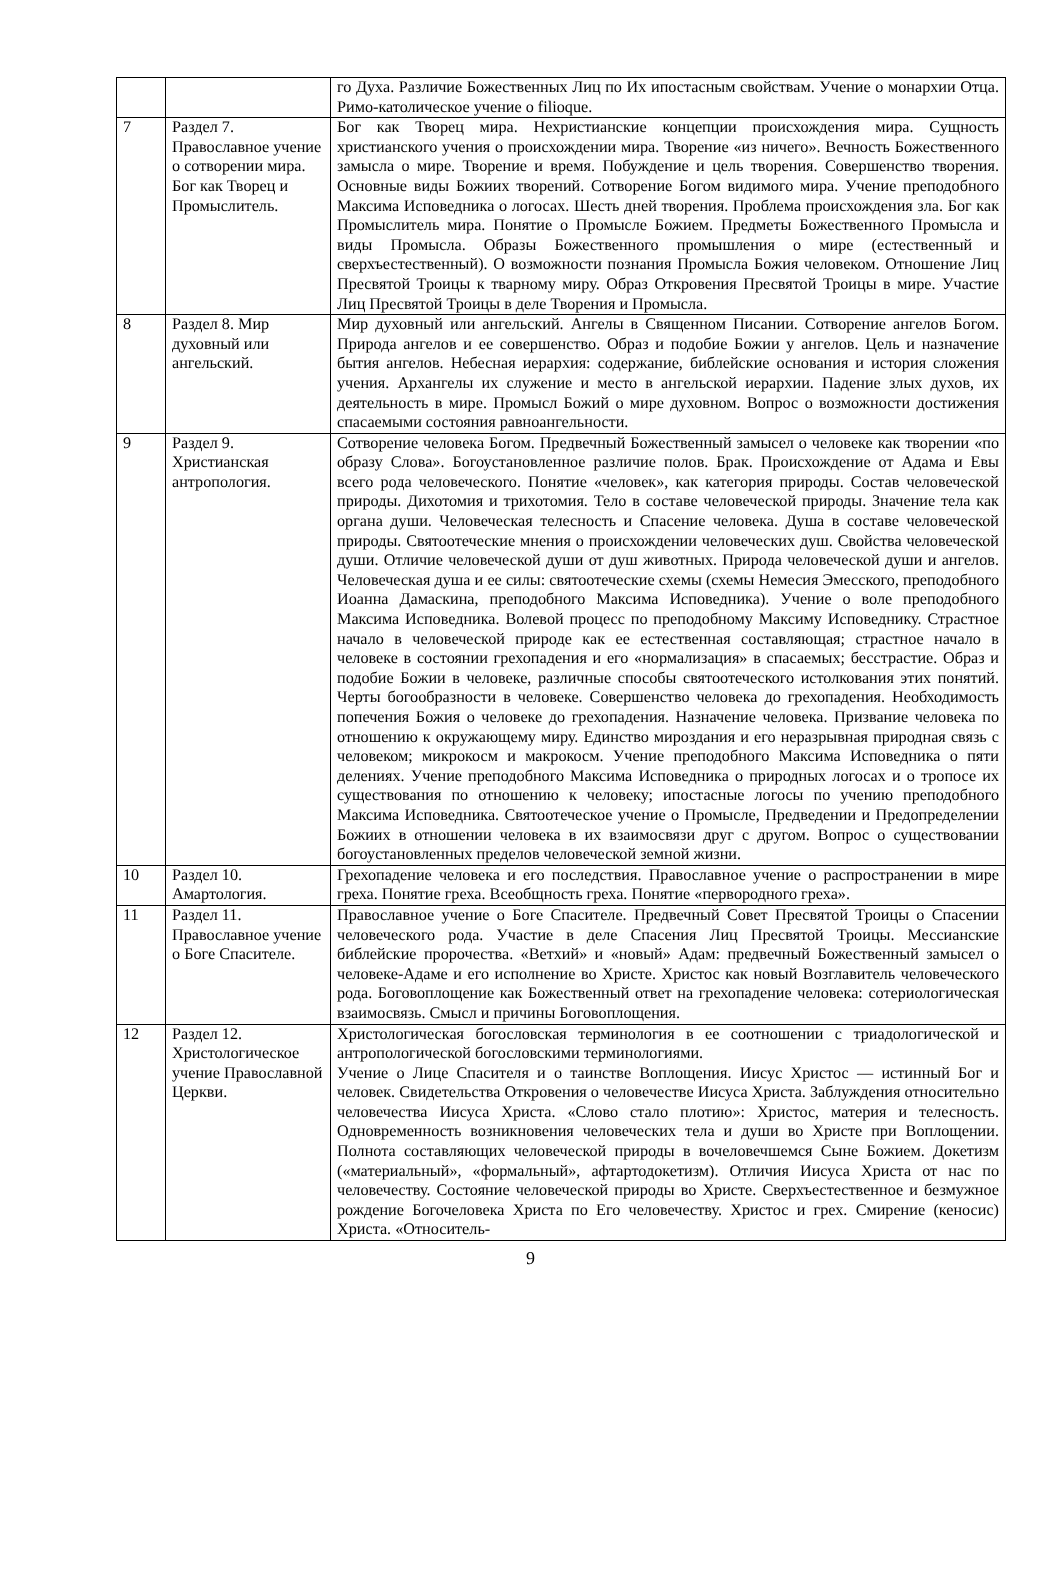| | | го Духа. Различие Божественных Лиц по Их ипостасным свойствам. Учение о монархии Отца. Римо-католическое учение о filioque. |
| 7 | Раздел 7. Православное учение о сотворении мира. Бог как Творец и Промыслитель. | Бог как Творец мира. Нехристианские концепции происхождения мира. Сущность христианского учения о происхождении мира. Творение «из ничего». Вечность Божественного замысла о мире. Творение и время. Побуждение и цель творения. Совершенство творения. Основные виды Божиих творений. Сотворение Богом видимого мира. Учение преподобного Максима Исповедника о логосах. Шесть дней творения. Проблема происхождения зла. Бог как Промыслитель мира. Понятие о Промысле Божием. Предметы Божественного Промысла и виды Промысла. Образы Божественного промышления о мире (естественный и сверхъестественный). О возможности познания Промысла Божия человеком. Отношение Лиц Пресвятой Троицы к тварному миру. Образ Откровения Пресвятой Троицы в мире. Участие Лиц Пресвятой Троицы в деле Творения и Промысла. |
| 8 | Раздел 8. Мир духовный или ангельский. | Мир духовный или ангельский. Ангелы в Священном Писании. Сотворение ангелов Богом. Природа ангелов и ее совершенство. Образ и подобие Божии у ангелов. Цель и назначение бытия ангелов. Небесная иерархия: содержание, библейские основания и история сложения учения. Архангелы их служение и место в ангельской иерархии. Падение злых духов, их деятельность в мире. Промысл Божий о мире духовном. Вопрос о возможности достижения спасаемыми состояния равноангельности. |
| 9 | Раздел 9. Христианская антропология. | Сотворение человека Богом. Предвечный Божественный замысел о человеке как творении «по образу Слова». Богоустановленное различие полов. Брак. Происхождение от Адама и Евы всего рода человеческого. Понятие «человек», как категория природы. Состав человеческой природы. Дихотомия и трихотомия. Тело в составе человеческой природы. Значение тела как органа души. Человеческая телесность и Спасение человека. Душа в составе человеческой природы. Святоотеческие мнения о происхождении человеческих душ. Свойства человеческой души. Отличие человеческой души от душ животных. Природа человеческой души и ангелов. Человеческая душа и ее силы: святоотеческие схемы (схемы Немесия Эмесского, преподобного Иоанна Дамаскина, преподобного Максима Исповедника). Учение о воле преподобного Максима Исповедника. Волевой процесс по преподобному Максиму Исповеднику. Страстное начало в человеческой природе как ее естественная составляющая; страстное начало в человеке в состоянии грехопадения и его «нормализация» в спасаемых; бесстрастие. Образ и подобие Божии в человеке, различные способы святоотеческого истолкования этих понятий. Черты богообразности в человеке. Совершенство человека до грехопадения. Необходимость попечения Божия о человеке до грехопадения. Назначение человека. Призвание человека по отношению к окружающему миру. Единство мироздания и его неразрывная природная связь с человеком; микрокосм и макрокосм. Учение преподобного Максима Исповедника о пяти делениях. Учение преподобного Максима Исповедника о природных логосах и о тропосе их существования по отношению к человеку; ипостасные логосы по учению преподобного Максима Исповедника. Святоотеческое учение о Промысле, Предведении и Предопределении Божиих в отношении человека в их взаимосвязи друг с другом. Вопрос о существовании богоустановленных пределов человеческой земной жизни. |
| 10 | Раздел 10. Амартология. | Грехопадение человека и его последствия. Православное учение о распространении в мире греха. Понятие греха. Всеобщность греха. Понятие «первородного греха». |
| 11 | Раздел 11. Православное учение о Боге Спасителе. | Православное учение о Боге Спасителе. Предвечный Совет Пресвятой Троицы о Спасении человеческого рода. Участие в деле Спасения Лиц Пресвятой Троицы. Мессианские библейские пророчества. «Ветхий» и «новый» Адам: предвечный Божественный замысел о человеке-Адаме и его исполнение во Христе. Христос как новый Возглавитель человеческого рода. Боговоплощение как Божественный ответ на грехопадение человека: сотериологическая взаимосвязь. Смысл и причины Боговоплощения. |
| 12 | Раздел 12. Христологическое учение Православной Церкви. | Христологическая богословская терминология в ее соотношении с триадологической и антропологической богословскими терминологиями. Учение о Лице Спасителя и о таинстве Воплощения. Иисус Христос — истинный Бог и человек. Свидетельства Откровения о человечестве Иисуса Христа. Заблуждения относительно человечества Иисуса Христа. «Слово стало плотию»: Христос, материя и телесность. Одновременность возникновения человеческих тела и души во Христе при Воплощении. Полнота составляющих человеческой природы в вочеловечшемся Сыне Божием. Докетизм («материальный», «формальный», афтартодокетизм). Отличия Иисуса Христа от нас по человечеству. Состояние человеческой природы во Христе. Сверхъестественное и безмужное рождение Богочеловека Христа по Его человечеству. Христос и грех. Смирение (кеносис) Христа. «Относитель- |
9